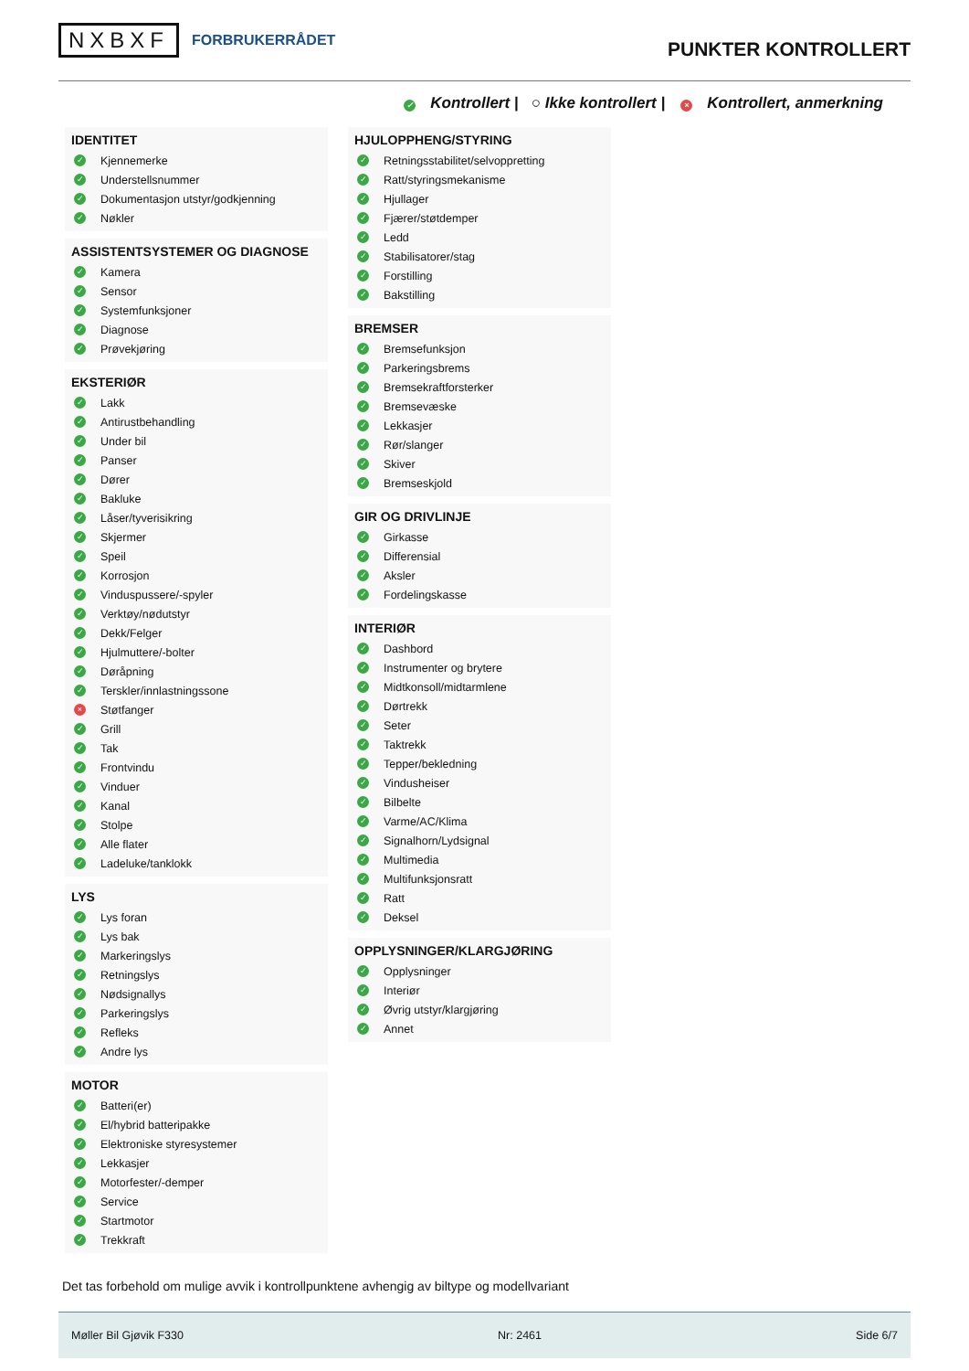NXBXF FORBRUKERRÅDET
PUNKTER KONTROLLERT
✓ Kontrollert | ○ Ikke kontrollert | × Kontrollert, anmerkning
IDENTITET
✓ Kjennemerke
✓ Understellsnummer
✓ Dokumentasjon utstyr/godkjenning
✓ Nøkler
ASSISTENTSYSTEMER OG DIAGNOSE
✓ Kamera
✓ Sensor
✓ Systemfunksjoner
✓ Diagnose
✓ Prøvekjøring
EKSTERIØR
✓ Lakk
✓ Antirustbehandling
✓ Under bil
✓ Panser
✓ Dører
✓ Bakluke
✓ Låser/tyverisikring
✓ Skjermer
✓ Speil
✓ Korrosjon
✓ Vinduspussere/-spyler
✓ Verktøy/nødutstyr
✓ Dekk/Felger
✓ Hjulmuttere/-bolter
✓ Døråpning
✓ Terskler/innlastningssone
× Støtfanger
✓ Grill
✓ Tak
✓ Frontvindu
✓ Vinduer
✓ Kanal
✓ Stolpe
✓ Alle flater
✓ Ladeluke/tanklokk
LYS
✓ Lys foran
✓ Lys bak
✓ Markeringslys
✓ Retningslys
✓ Nødsignallys
✓ Parkeringslys
✓ Refleks
✓ Andre lys
MOTOR
✓ Batteri(er)
✓ El/hybrid batteripakke
✓ Elektroniske styresystemer
✓ Lekkasjer
✓ Motorfester/-demper
✓ Service
✓ Startmotor
✓ Trekkraft
HJULOPPHENG/STYRING
✓ Retningsstabilitet/selvoppretting
✓ Ratt/styringsmekanisme
✓ Hjullager
✓ Fjærer/støtdemper
✓ Ledd
✓ Stabilisatorer/stag
✓ Forstilling
✓ Bakstilling
BREMSER
✓ Bremsefunksjon
✓ Parkeringsbrems
✓ Bremsekraftforsterker
✓ Bremsevæske
✓ Lekkasjer
✓ Rør/slanger
✓ Skiver
✓ Bremseskjold
GIR OG DRIVLINJE
✓ Girkasse
✓ Differensial
✓ Aksler
✓ Fordelingskasse
INTERIØR
✓ Dashbord
✓ Instrumenter og brytere
✓ Midtkonsoll/midtarmlene
✓ Dørtrekk
✓ Seter
✓ Taktrekk
✓ Tepper/bekledning
✓ Vindusheiser
✓ Bilbelte
✓ Varme/AC/Klima
✓ Signalhorn/Lydsignal
✓ Multimedia
✓ Multifunksjonsratt
✓ Ratt
✓ Deksel
OPPLYSNINGER/KLARGJØRING
✓ Opplysninger
✓ Interiør
✓ Øvrig utstyr/klargjøring
✓ Annet
Det tas forbehold om mulige avvik i kontrollpunktene avhengig av biltype og modellvariant
Møller Bil Gjøvik F330 Nr: 2461 Side 6/7